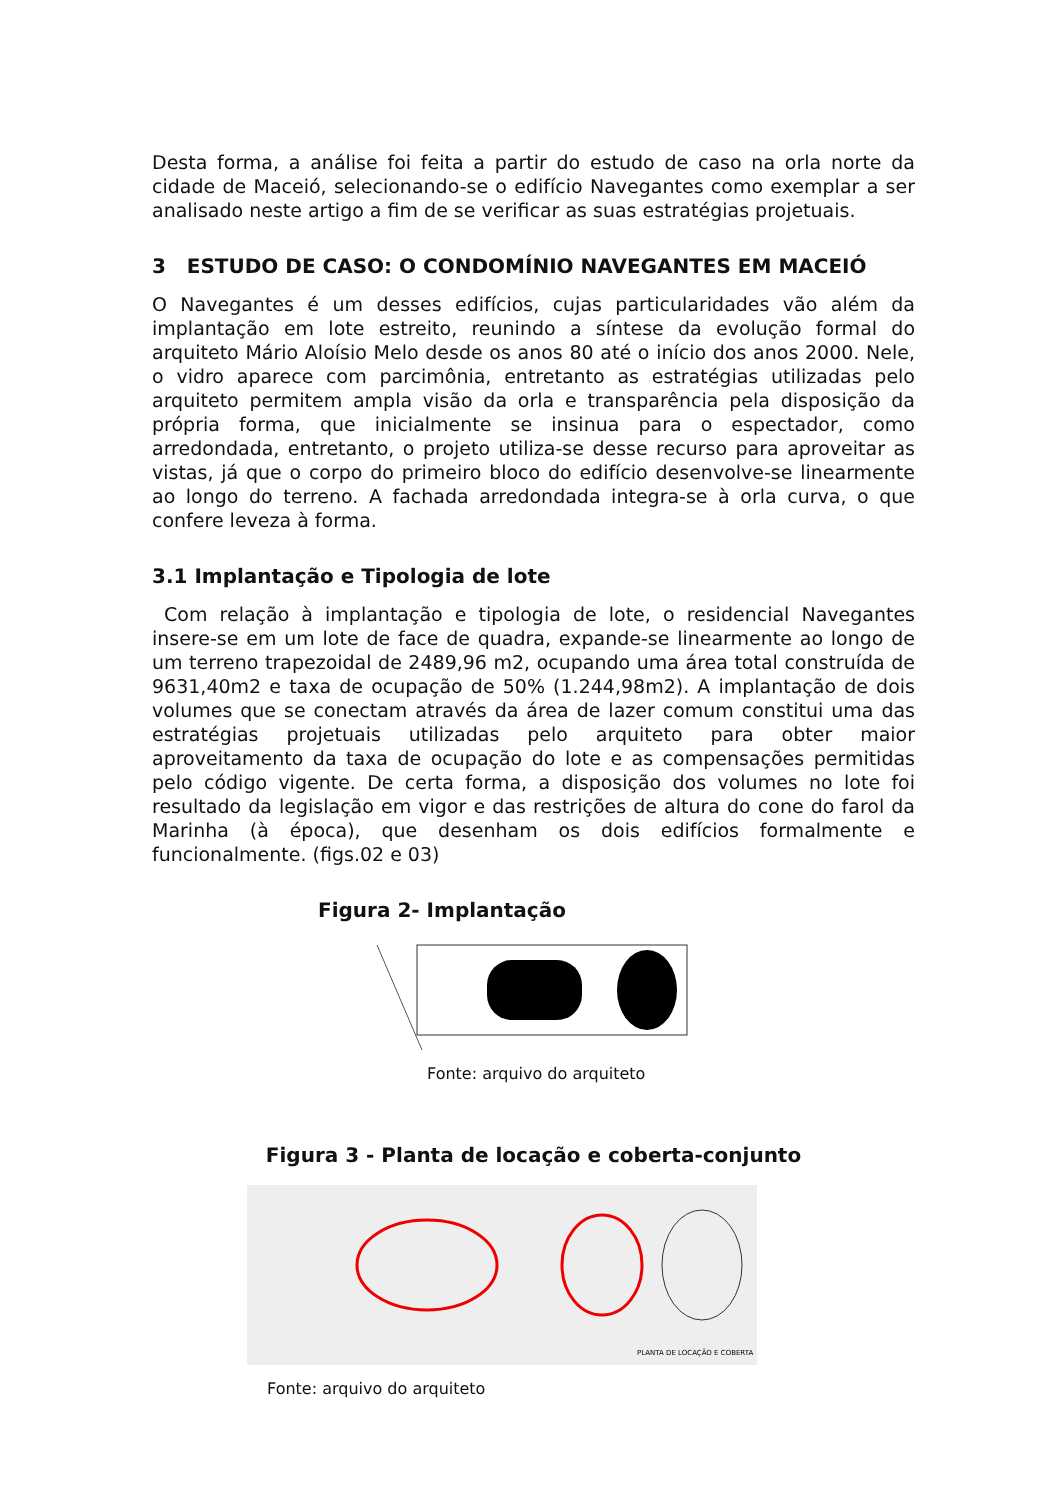Desta forma, a análise foi feita a partir do estudo de caso na orla norte da cidade de Maceió, selecionando-se o edifício Navegantes como exemplar a ser analisado neste artigo a fim de se verificar as suas estratégias projetuais.
3 ESTUDO DE CASO: O CONDOMÍNIO NAVEGANTES EM MACEIÓ
O Navegantes é um desses edifícios, cujas particularidades vão além da implantação em lote estreito, reunindo a síntese da evolução formal do arquiteto Mário Aloísio Melo desde os anos 80 até o início dos anos 2000. Nele, o vidro aparece com parcimônia, entretanto as estratégias utilizadas pelo arquiteto permitem ampla visão da orla e transparência pela disposição da própria forma, que inicialmente se insinua para o espectador, como arredondada, entretanto, o projeto utiliza-se desse recurso para aproveitar as vistas, já que o corpo do primeiro bloco do edifício desenvolve-se linearmente ao longo do terreno. A fachada arredondada integra-se à orla curva, o que confere leveza à forma.
3.1 Implantação e Tipologia de lote
Com relação à implantação e tipologia de lote, o residencial Navegantes insere-se em um lote de face de quadra, expande-se linearmente ao longo de um terreno trapezoidal de 2489,96 m2, ocupando uma área total construída de 9631,40m2 e taxa de ocupação de 50% (1.244,98m2). A implantação de dois volumes que se conectam através da área de lazer comum constitui uma das estratégias projetuais utilizadas pelo arquiteto para obter maior aproveitamento da taxa de ocupação do lote e as compensações permitidas pelo código vigente. De certa forma, a disposição dos volumes no lote foi resultado da legislação em vigor e das restrições de altura do cone do farol da Marinha (à época), que desenham os dois edifícios formalmente e funcionalmente. (figs.02 e 03)
Figura 2- Implantação
Fonte: arquivo do arquiteto
Figura 3 - Planta de locação e coberta-conjunto
PLANTA DE LOCAÇÃO E COBERTA
Fonte: arquivo do arquiteto